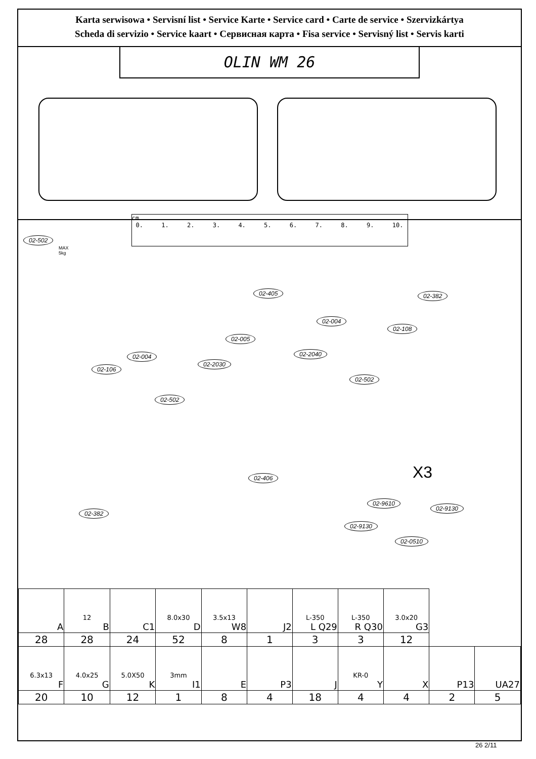Karta serwisowa • Servisní list • Service Karte • Service card • Carte de service • Szervizkártya
Scheda di servizio • Service kaart • Сервисная карта • Fisa service • Servisný list • Servis karti
OLIN WM 26
cm.
0. 1. 2. 3. 4. 5. 6. 7. 8. 9. 10.
02-502
MAX
5kg
02-405 02-382
02-004
02-108
02-005
02-2040 02-004
02-2030
02-106
02-502
02-502
02-406 X3
02-9610
02-9130
02-382
02-9130
02-0510
| A | 12 B | C1 | 8.0x30 D | 3.5x13 W8 | J2 | L-350 L Q29 | L-350 R Q30 | 3.0x20 G3 | | |
| 28 | 28 | 24 | 52 | 8 | 1 | 3 | 3 | 12 | | |
| 6.3x13 F | 4.0x25 G | 5.0X50 K | 3mm I1 | E | P3 | J | KR-0 Y | X | P13 | UA27 |
| 20 | 10 | 12 | 1 | 8 | 4 | 18 | 4 | 4 | 2 | 5 |
26 2/11